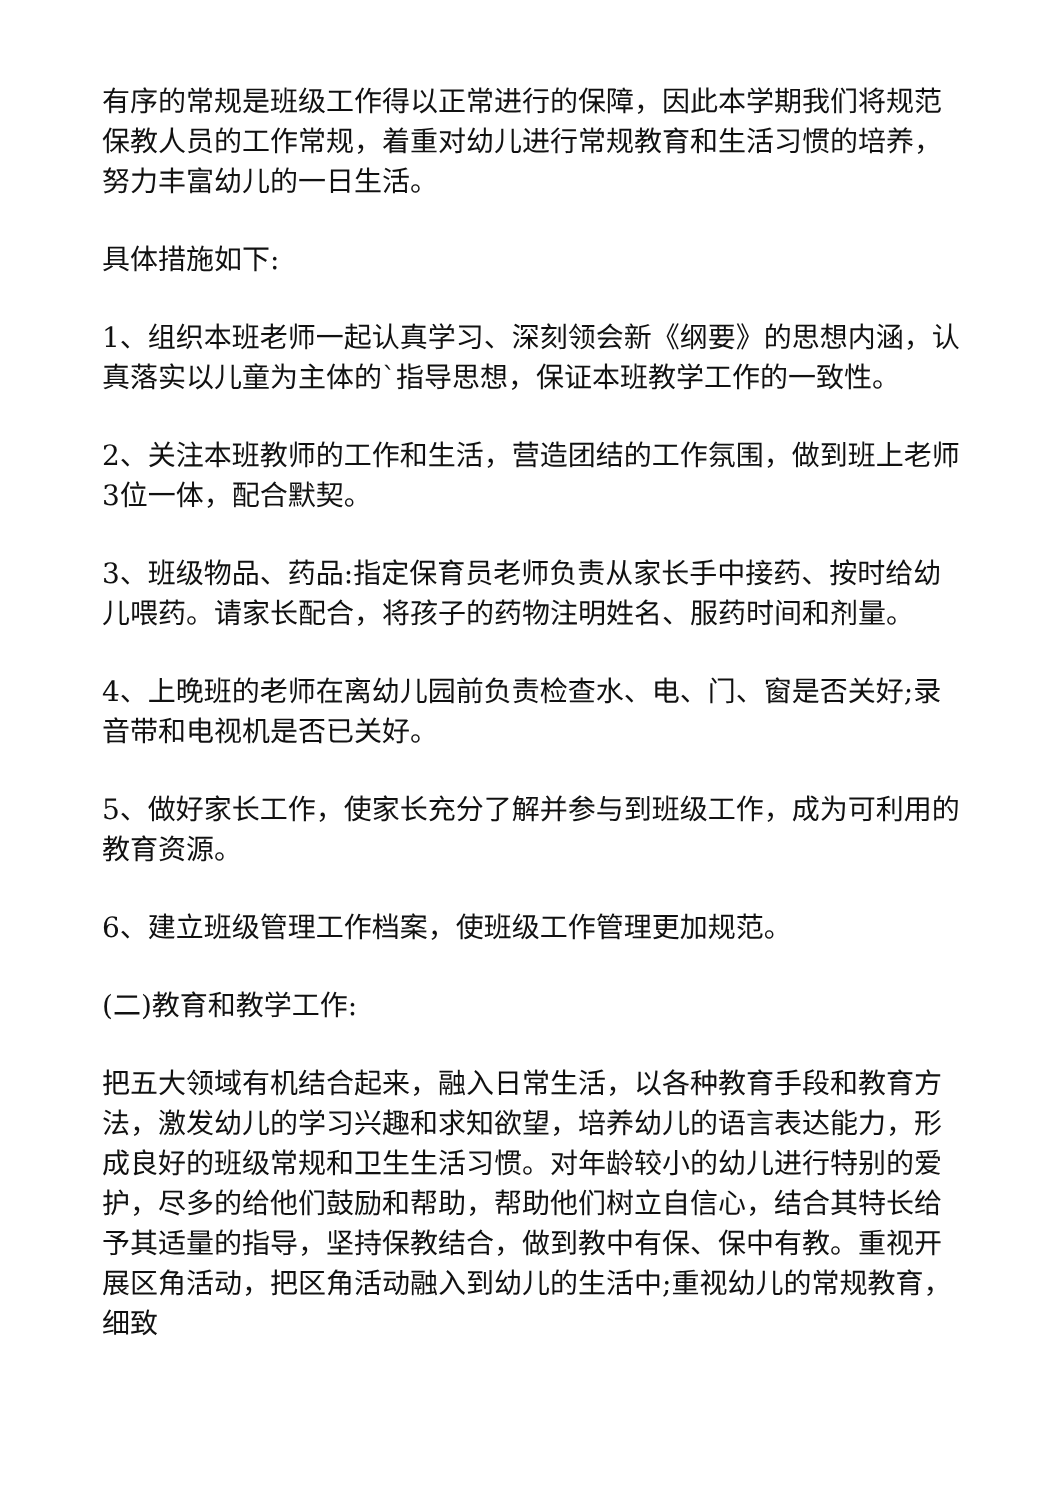有序的常规是班级工作得以正常进行的保障，因此本学期我们将规范保教人员的工作常规，着重对幼儿进行常规教育和生活习惯的培养，努力丰富幼儿的一日生活。
具体措施如下:
1、组织本班老师一起认真学习、深刻领会新《纲要》的思想内涵，认真落实以儿童为主体的`指导思想，保证本班教学工作的一致性。
2、关注本班教师的工作和生活，营造团结的工作氛围，做到班上老师3位一体，配合默契。
3、班级物品、药品:指定保育员老师负责从家长手中接药、按时给幼儿喂药。请家长配合，将孩子的药物注明姓名、服药时间和剂量。
4、上晚班的老师在离幼儿园前负责检查水、电、门、窗是否关好;录音带和电视机是否已关好。
5、做好家长工作，使家长充分了解并参与到班级工作，成为可利用的教育资源。
6、建立班级管理工作档案，使班级工作管理更加规范。
(二)教育和教学工作:
把五大领域有机结合起来，融入日常生活，以各种教育手段和教育方法，激发幼儿的学习兴趣和求知欲望，培养幼儿的语言表达能力，形成良好的班级常规和卫生生活习惯。对年龄较小的幼儿进行特别的爱护，尽多的给他们鼓励和帮助，帮助他们树立自信心，结合其特长给予其适量的指导，坚持保教结合，做到教中有保、保中有教。重视开展区角活动，把区角活动融入到幼儿的生活中;重视幼儿的常规教育，细致